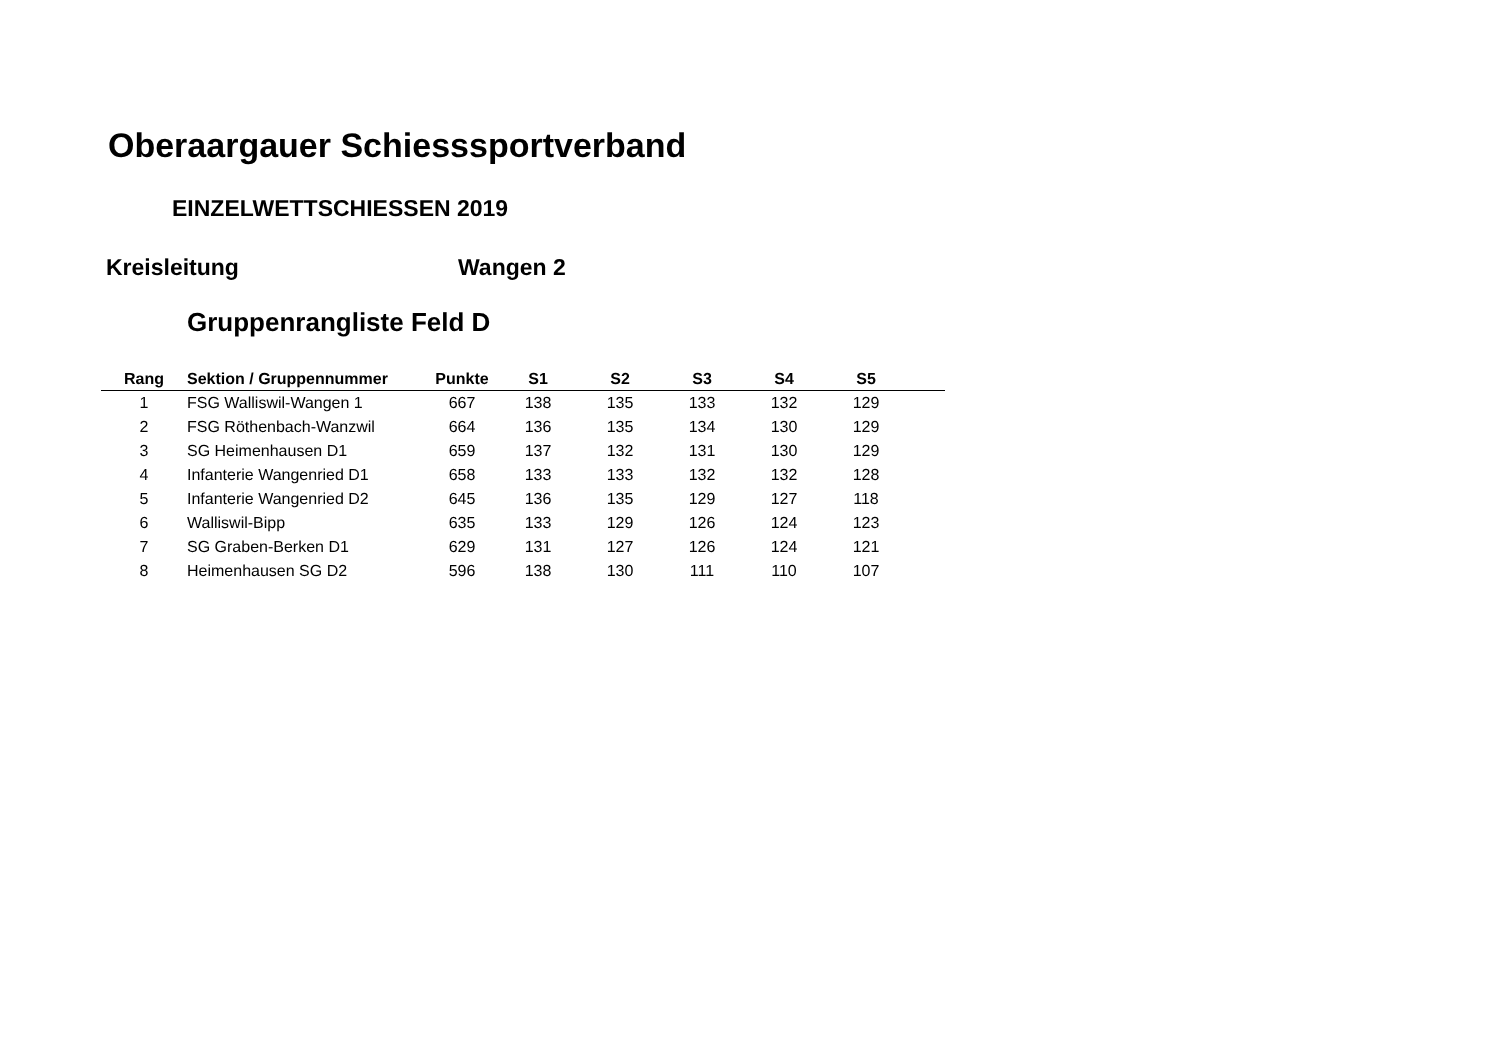Oberaargauer Schiesssportverband
EINZELWETTSCHIESSEN 2019
Kreisleitung Wangen 2
Gruppenrangliste Feld D
| Rang | Sektion / Gruppennummer | Punkte | S1 | S2 | S3 | S4 | S5 | |
| --- | --- | --- | --- | --- | --- | --- | --- | --- |
| 1 | FSG Walliswil-Wangen 1 | 667 | 138 | 135 | 133 | 132 | 129 | |
| 2 | FSG Röthenbach-Wanzwil | 664 | 136 | 135 | 134 | 130 | 129 | |
| 3 | SG Heimenhausen D1 | 659 | 137 | 132 | 131 | 130 | 129 | |
| 4 | Infanterie Wangenried D1 | 658 | 133 | 133 | 132 | 132 | 128 | |
| 5 | Infanterie Wangenried D2 | 645 | 136 | 135 | 129 | 127 | 118 | |
| 6 | Walliswil-Bipp | 635 | 133 | 129 | 126 | 124 | 123 | |
| 7 | SG Graben-Berken D1 | 629 | 131 | 127 | 126 | 124 | 121 | |
| 8 | Heimenhausen SG D2 | 596 | 138 | 130 | 111 | 110 | 107 | |